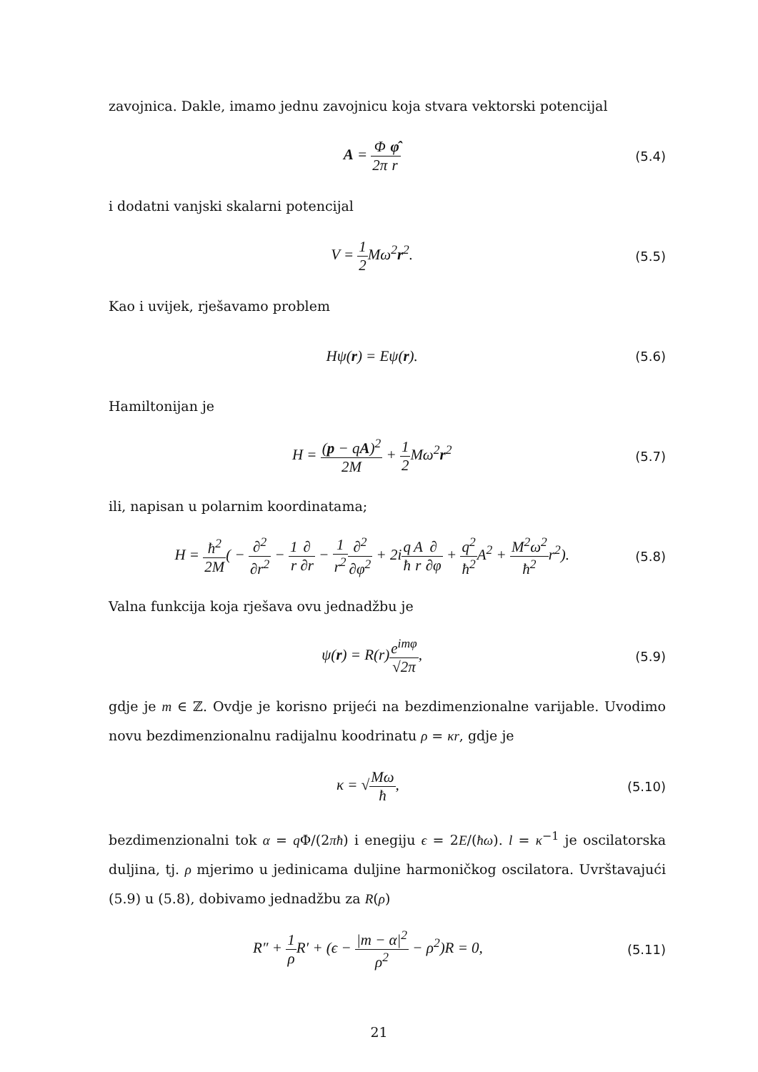zavojnica. Dakle, imamo jednu zavojnicu koja stvara vektorski potencijal
A = Φ 2π φ̂ r
(5.4)
i dodatni vanjski skalarni potencijal
V = 1 2 Mω<sup>2</sup>r<sup>2</sup>.
(5.5)
Kao i uvijek, rješavamo problem
Hψ(r) = Eψ(r).
(5.6)
Hamiltonijan je
H = (p − qA)<sup>2</sup> 2M + 1 2 Mω<sup>2</sup>r<sup>2</sup>
(5.7)
ili, napisan u polarnim koordinatama;
H = ħ<sup>2</sup> 2M( − ∂<sup>2</sup> ∂r<sup>2</sup> − 1 r∂ ∂r − 1 r<sup>2</sup>∂<sup>2</sup> ∂φ<sup>2</sup> + 2iq ħ A r∂ ∂φ + q<sup>2</sup> ħ<sup>2</sup> A<sup>2</sup> + M<sup>2</sup>ω<sup>2</sup> ħ<sup>2</sup>r<sup>2</sup>).
(5.8)
Valna funkcija koja rješava ovu jednadžbu je
ψ(r) = R(r)e<sup>imφ</sup> √2π,
(5.9)
gdje je m ∈ ℤ. Ovdje je korisno prijeći na bezdimenzionalne varijable. Uvodimo novu bezdimenzionalnu radijalnu koodrinatu ρ = κr, gdje je
κ = √Mω ħ,
(5.10)
bezdimenzionalni tok α = q Φ/(2πħ) i enegiju ϵ = 2E/(ħω). l = κ<sup>−1</sup> je oscilatorska duljina, tj. ρ mjerimo u jedinicama duljine harmoničkog oscilatora. Uvrštavajući (5.9) u (5.8), dobivamo jednadžbu za R(ρ)
R″ + 1 ρ R′ + (ϵ − |m − α|<sup>2</sup> ρ<sup>2</sup> − ρ<sup>2</sup>)R = 0,
(5.11)
21